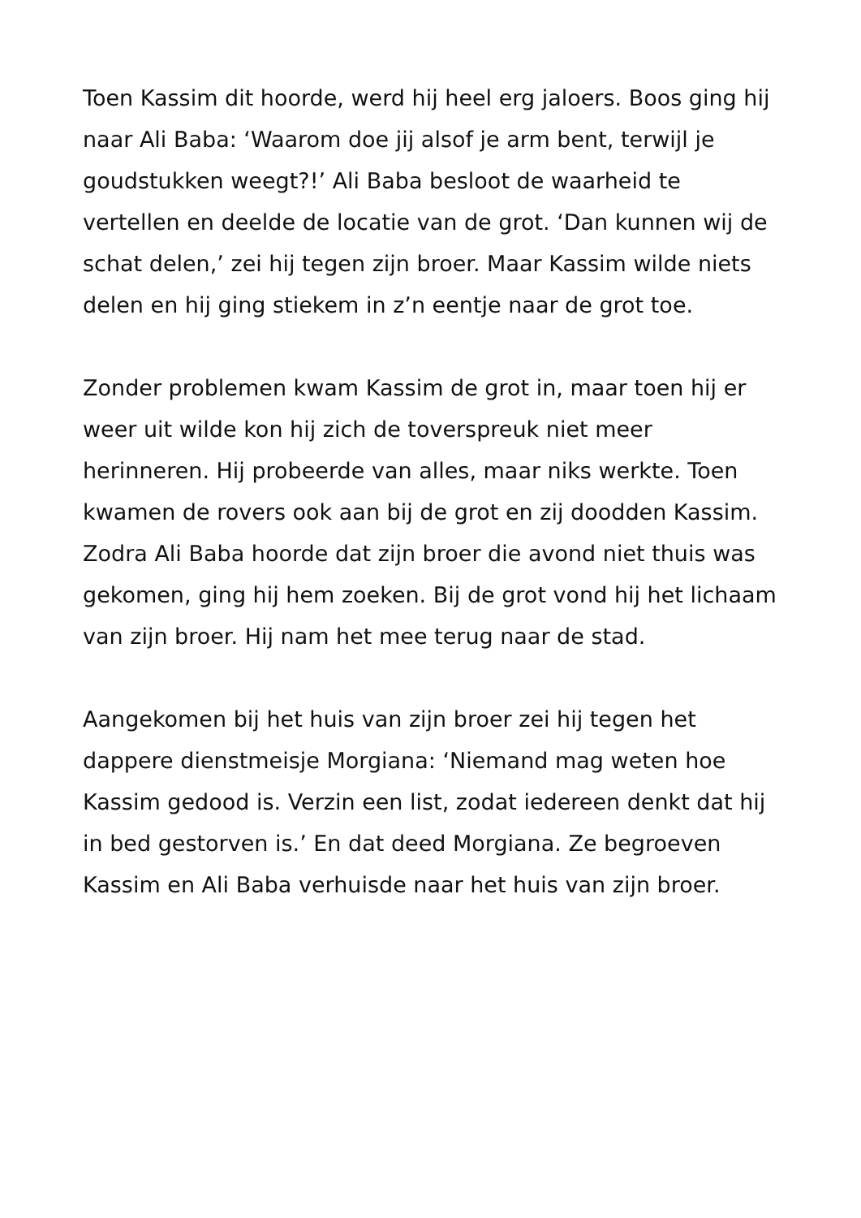Toen Kassim dit hoorde, werd hij heel erg jaloers. Boos ging hij naar Ali Baba: ‘Waarom doe jij alsof je arm bent, terwijl je goudstukken weegt?!’ Ali Baba besloot de waarheid te vertellen en deelde de locatie van de grot. ‘Dan kunnen wij de schat delen,’ zei hij tegen zijn broer. Maar Kassim wilde niets delen en hij ging stiekem in z’n eentje naar de grot toe.
Zonder problemen kwam Kassim de grot in, maar toen hij er weer uit wilde kon hij zich de toverspreuk niet meer herinneren. Hij probeerde van alles, maar niks werkte. Toen kwamen de rovers ook aan bij de grot en zij doodden Kassim. Zodra Ali Baba hoorde dat zijn broer die avond niet thuis was gekomen, ging hij hem zoeken. Bij de grot vond hij het lichaam van zijn broer. Hij nam het mee terug naar de stad.
Aangekomen bij het huis van zijn broer zei hij tegen het dappere dienstmeisje Morgiana: ‘Niemand mag weten hoe Kassim gedood is. Verzin een list, zodat iedereen denkt dat hij in bed gestorven is.’ En dat deed Morgiana. Ze begroeven Kassim en Ali Baba verhuisde naar het huis van zijn broer.